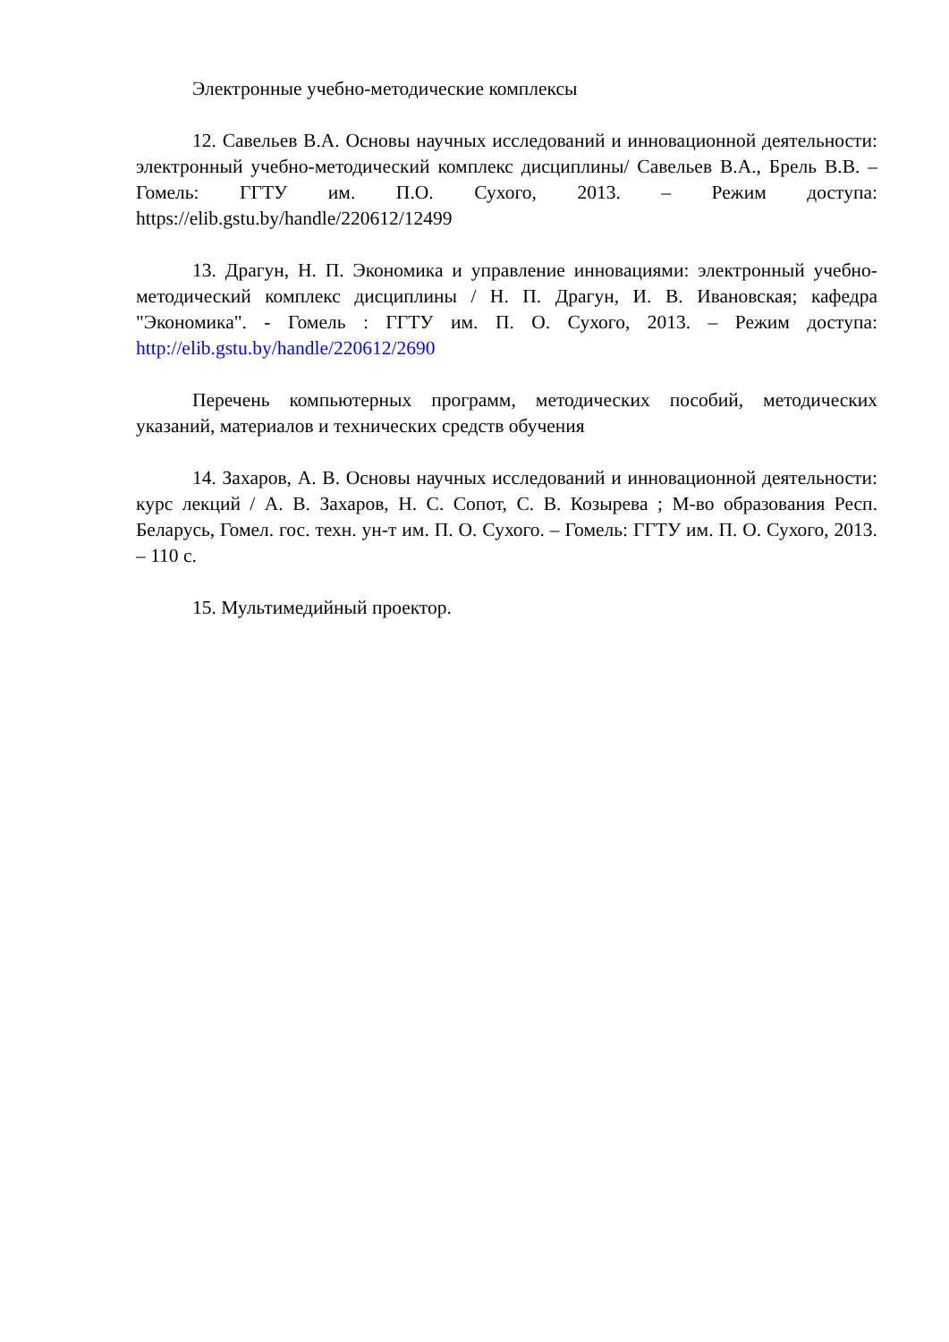Электронные учебно-методические комплексы
12. Савельев В.А. Основы научных исследований и инновационной деятельности: электронный учебно-методический комплекс дисциплины/ Савельев В.А., Брель В.В. – Гомель: ГГТУ им. П.О. Сухого, 2013. – Режим доступа: https://elib.gstu.by/handle/220612/12499
13. Драгун, Н. П. Экономика и управление инновациями: электронный учебно-методический комплекс дисциплины / Н. П. Драгун, И. В. Ивановская; кафедра "Экономика". - Гомель : ГГТУ им. П. О. Сухого, 2013. – Режим доступа: http://elib.gstu.by/handle/220612/2690
Перечень компьютерных программ, методических пособий, методических указаний, материалов и технических средств обучения
14. Захаров, А. В. Основы научных исследований и инновационной деятельности: курс лекций / А. В. Захаров, Н. С. Сопот, С. В. Козырева ; М-во образования Респ. Беларусь, Гомел. гос. техн. ун-т им. П. О. Сухого. – Гомель: ГГТУ им. П. О. Сухого, 2013. – 110 с.
15. Мультимедийный проектор.